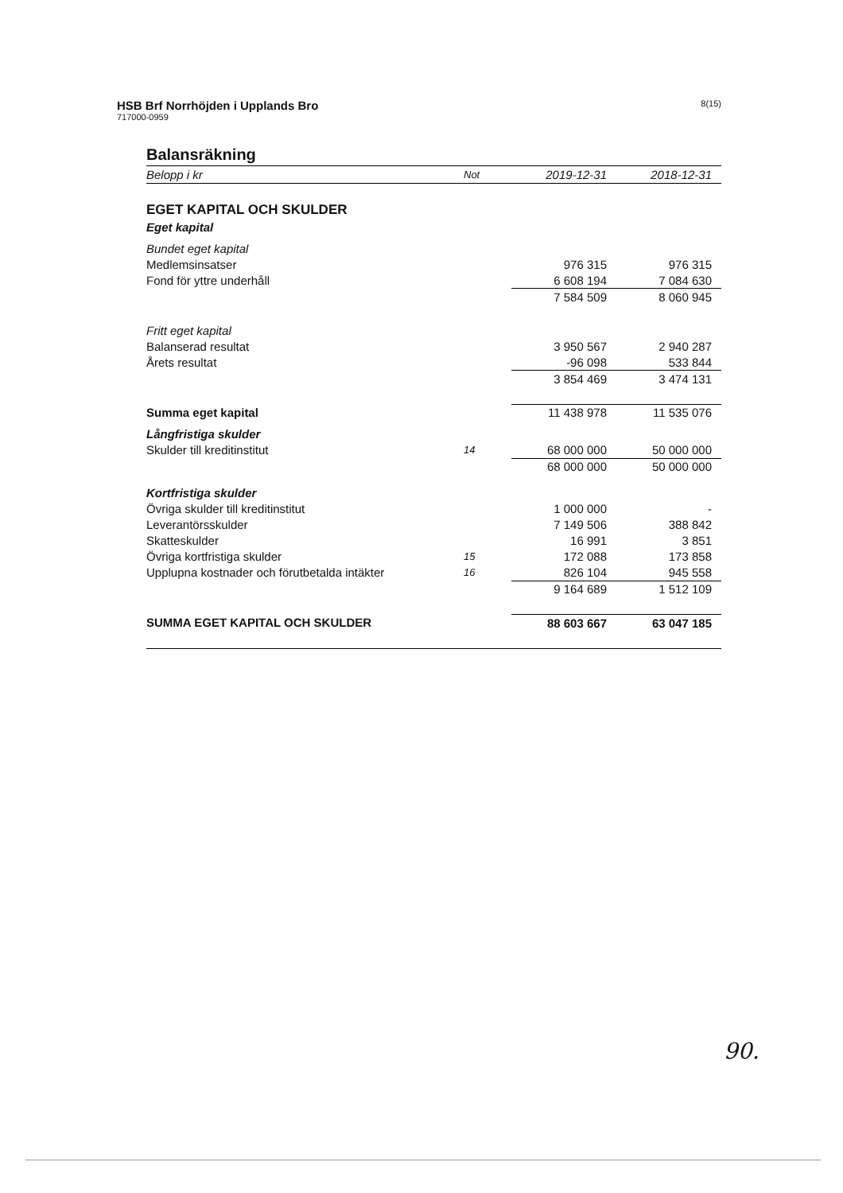HSB Brf Norrhöjden i Upplands Bro
717000-0959
8(15)
Balansräkning
| Belopp i kr | Not | 2019-12-31 | 2018-12-31 |
| --- | --- | --- | --- |
| EGET KAPITAL OCH SKULDER | | | |
| Eget kapital | | | |
| Bundet eget kapital | | | |
| Medlemsinsatser | | 976 315 | 976 315 |
| Fond för yttre underhåll | | 6 608 194 | 7 084 630 |
| | | 7 584 509 | 8 060 945 |
| Fritt eget kapital | | | |
| Balanserad resultat | | 3 950 567 | 2 940 287 |
| Årets resultat | | -96 098 | 533 844 |
| | | 3 854 469 | 3 474 131 |
| Summa eget kapital | | 11 438 978 | 11 535 076 |
| Långfristiga skulder | | | |
| Skulder till kreditinstitut | 14 | 68 000 000 | 50 000 000 |
| | | 68 000 000 | 50 000 000 |
| Kortfristiga skulder | | | |
| Övriga skulder till kreditinstitut | | 1 000 000 | - |
| Leverantörsskulder | | 7 149 506 | 388 842 |
| Skatteskulder | | 16 991 | 3 851 |
| Övriga kortfristiga skulder | 15 | 172 088 | 173 858 |
| Upplupna kostnader och förutbetalda intäkter | 16 | 826 104 | 945 558 |
| | | 9 164 689 | 1 512 109 |
| SUMMA EGET KAPITAL OCH SKULDER | | 88 603 667 | 63 047 185 |
90.